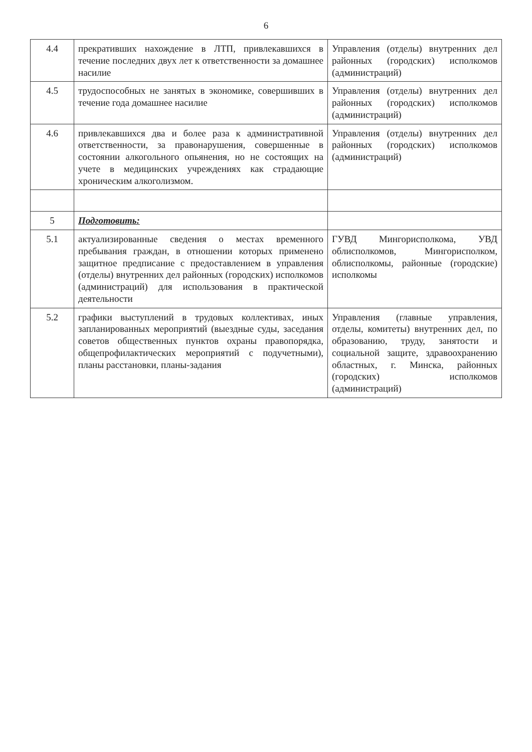6
| 4.4 | прекративших нахождение в ЛТП, привлекавшихся в течение последних двух лет к ответственности за домашнее насилие | Управления (отделы) внутренних дел районных (городских) исполкомов (администраций) |
| 4.5 | трудоспособных не занятых в экономике, совершивших в течение года домашнее насилие | Управления (отделы) внутренних дел районных (городских) исполкомов (администраций) |
| 4.6 | привлекавшихся два и более раза к административной ответственности, за правонарушения, совершенные в состоянии алкогольного опьянения, но не состоящих на учете в медицинских учреждениях как страдающие хроническим алкоголизмом. | Управления (отделы) внутренних дел районных (городских) исполкомов (администраций) |
| 5 | Подготовить: | |
| 5.1 | актуализированные сведения о местах временного пребывания граждан, в отношении которых применено защитное предписание с предоставлением в управления (отделы) внутренних дел районных (городских) исполкомов (администраций) для использования в практической деятельности | ГУВД Мингорисполкома, УВД облисполкомов, Мингорисполком, облисполкомы, районные (городские) исполкомы |
| 5.2 | графики выступлений в трудовых коллективах, иных запланированных мероприятий (выездные суды, заседания советов общественных пунктов охраны правопорядка, общепрофилактических мероприятий с подучетными), планы расстановки, планы-задания | Управления (главные управления, отделы, комитеты) внутренних дел, по образованию, труду, занятости и социальной защите, здравоохранению областных, г. Минска, районных (городских) исполкомов (администраций) |